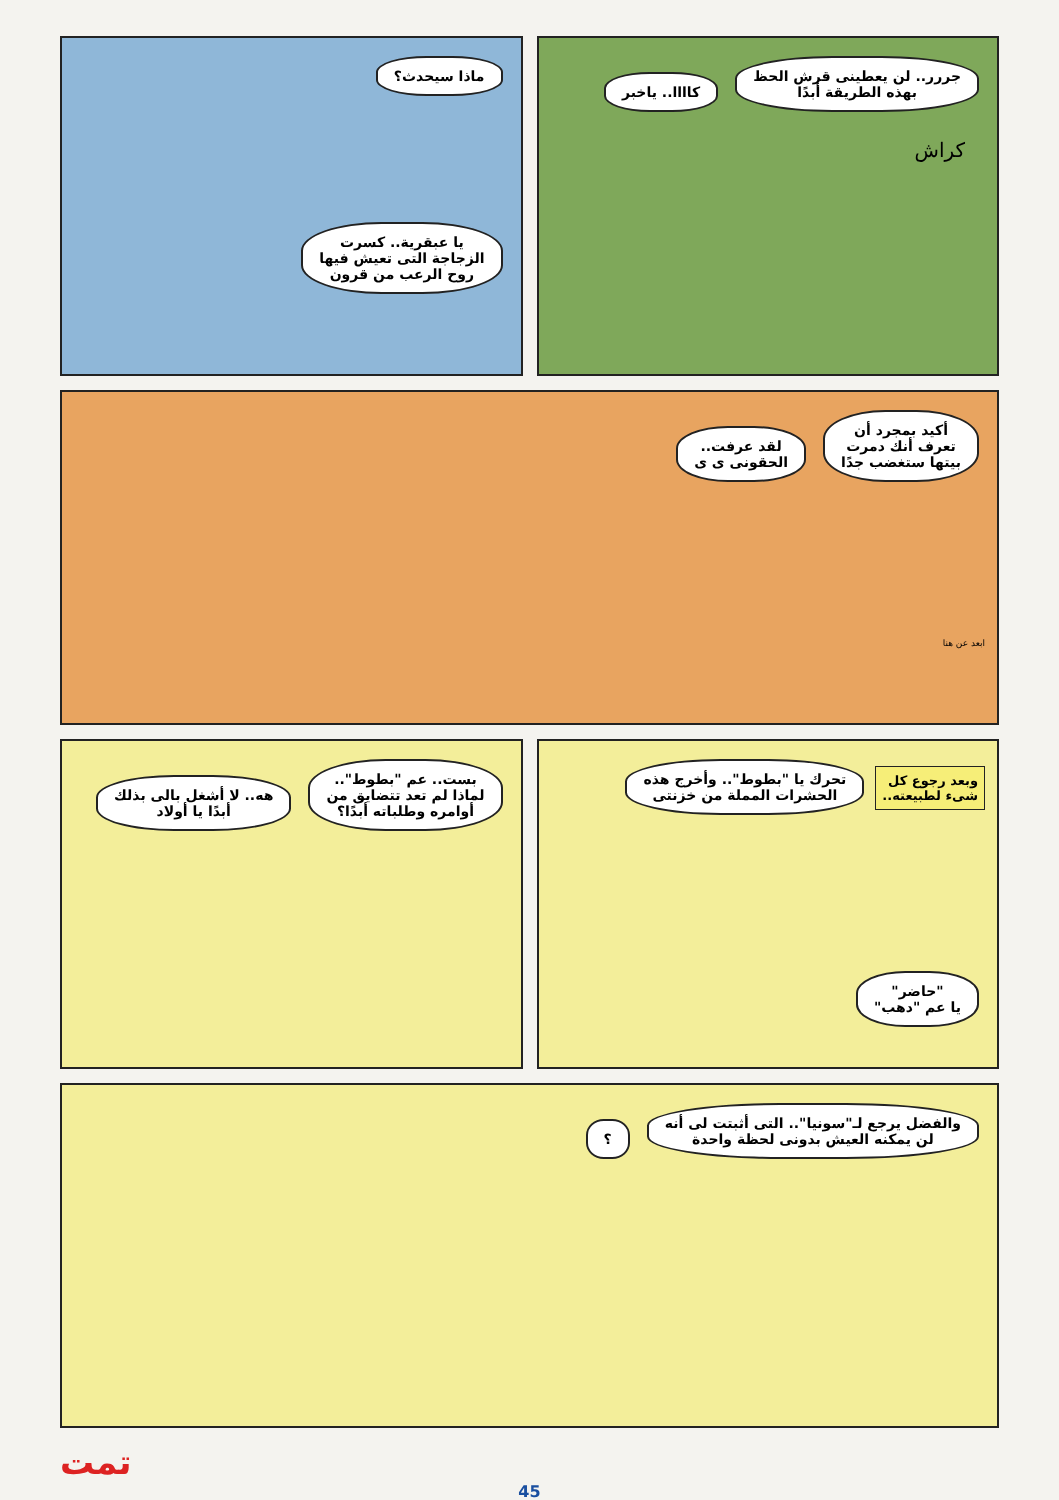جررر.. لن يعطينى قرش الحظ
بهذه الطريقة أبدًا
كاااا.. ياخبر
كراش
ماذا سيحدث؟
يا عبقرية.. كسرت
الزجاجة التى تعيش فيها
روح الرعب من قرون
أكيد بمجرد أن
تعرف أنك دمرت
بيتها ستغضب جدًا
لقد عرفت..
الحقونى ى ى
ابعد عن هنا
وبعد رجوع كل
شىء لطبيعته..
تحرك يا "بطوط".. وأخرج هذه
الحشرات المملة من خزنتى
"حاضر"
يا عم "دهب"
بست.. عم "بطوط"..
لماذا لم تعد تتضايق من
أوامره وطلباته أبدًا؟
هه.. لا أشغل بالى بذلك
أبدًا يا أولاد
والفضل يرجع لـ"سونيا".. التى أثبتت لى أنه
لن يمكنه العيش بدونى لحظة واحدة
؟
تمت
45